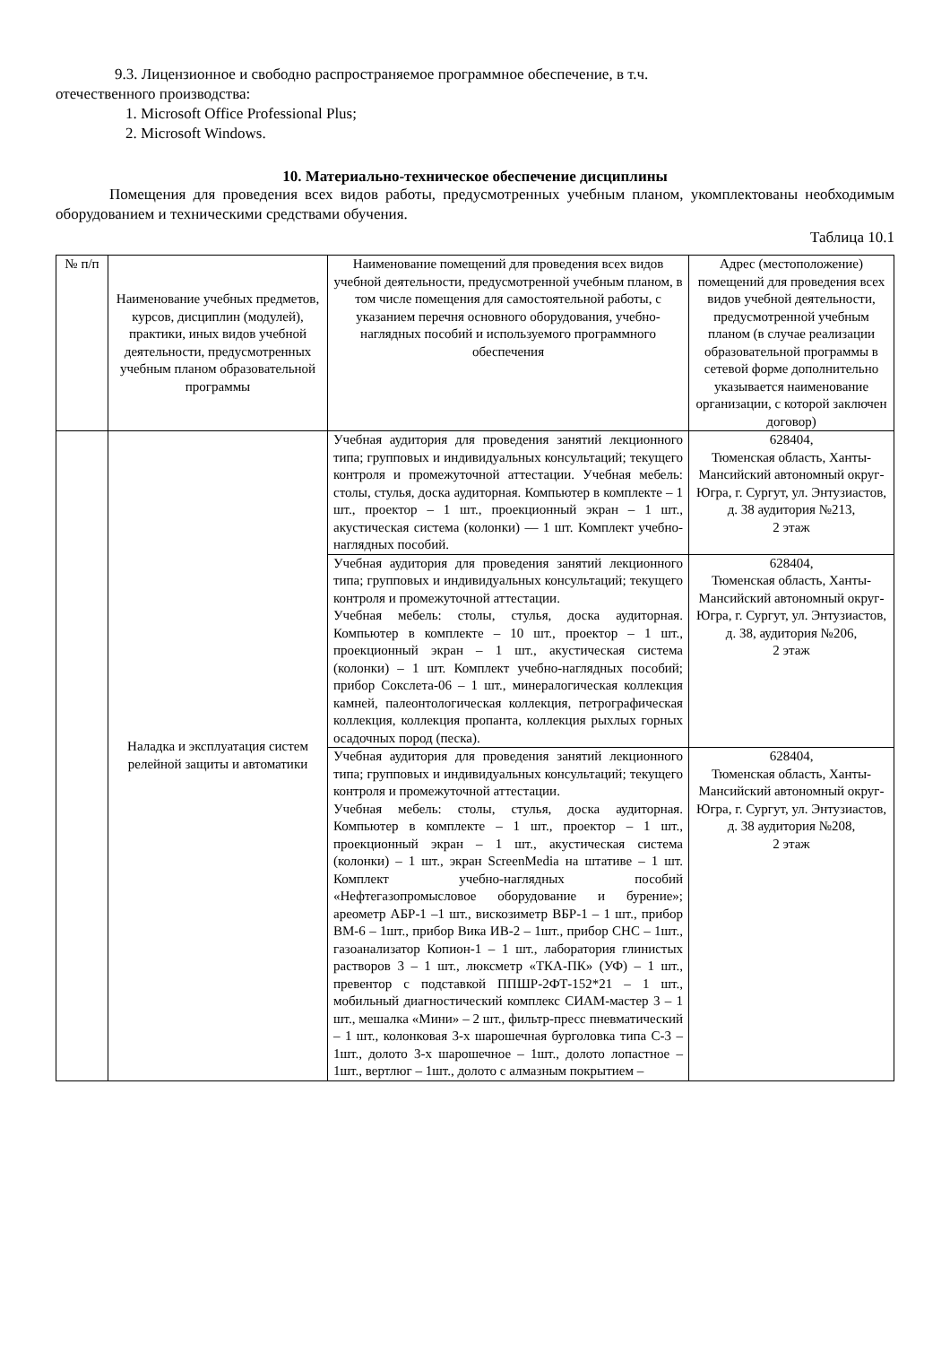9.3. Лицензионное и свободно распространяемое программное обеспечение, в т.ч.
отечественного производства:
1. Microsoft Office Professional Plus;
2. Microsoft Windows.
10. Материально-техническое обеспечение дисциплины
Помещения для проведения всех видов работы, предусмотренных учебным планом, укомплектованы необходимым оборудованием и техническими средствами обучения.
Таблица 10.1
| № п/п | Наименование учебных предметов, курсов, дисциплин (модулей), практики, иных видов учебной деятельности, предусмотренных учебным планом образовательной программы | Наименование помещений для проведения всех видов учебной деятельности, предусмотренной учебным планом, в том числе помещения для самостоятельной работы, с указанием перечня основного оборудования, учебно- наглядных пособий и используемого программного обеспечения | Адрес (местоположение) помещений для проведения всех видов учебной деятельности, предусмотренной учебным планом (в случае реализации образовательной программы в сетевой форме дополнительно указывается наименование организации, с которой заключен договор) |
| --- | --- | --- | --- |
| | Наладка и эксплуатация систем релейной защиты и автоматики | Учебная аудитория для проведения занятий лекционного типа; групповых и индивидуальных консультаций; текущего контроля и промежуточной аттестации. Учебная мебель: столы, стулья, доска аудиторная. Компьютер в комплекте – 1 шт., проектор – 1 шт., проекционный экран – 1 шт., акустическая система (колонки) — 1 шт. Комплект учебно-наглядных пособий. | 628404, Тюменская область, Ханты-Мансийский автономный округ-Югра, г. Сургут, ул. Энтузиастов, д. 38 аудитория №213, 2 этаж |
| | | Учебная аудитория для проведения занятий лекционного типа; групповых и индивидуальных консультаций; текущего контроля и промежуточной аттестации. Учебная мебель: столы, стулья, доска аудиторная. Компьютер в комплекте – 10 шт., проектор – 1 шт., проекционный экран – 1 шт., акустическая система (колонки) – 1 шт. Комплект учебно-наглядных пособий; прибор Сокслета-06 – 1 шт., минералогическая коллекция камней, палеонтологическая коллекция, петрографическая коллекция, коллекция пропанта, коллекция рыхлых горных осадочных пород (песка). | 628404, Тюменская область, Ханты-Мансийский автономный округ-Югра, г. Сургут, ул. Энтузиастов, д. 38, аудитория №206, 2 этаж |
| | | Учебная аудитория для проведения занятий лекционного типа; групповых и индивидуальных консультаций; текущего контроля и промежуточной аттестации. Учебная мебель: столы, стулья, доска аудиторная. Компьютер в комплекте – 1 шт., проектор – 1 шт., проекционный экран – 1 шт., акустическая система (колонки) – 1 шт., экран ScreenMedia на штативе – 1 шт. Комплект учебно-наглядных пособий «Нефтегазопромысловое оборудование и бурение»; ареометр АБР-1 –1 шт., вискозиметр ВБР-1 – 1 шт., прибор ВМ-6 – 1шт., прибор Вика ИВ-2 – 1шт., прибор СНС – 1шт., газоанализатор Копион-1 – 1 шт., лаборатория глинистых растворов 3 – 1 шт., люксметр «ТКА-ПК» (УФ) – 1 шт., превентор с подставкой ППШР-2ФТ-152*21 – 1 шт., мобильный диагностический комплекс СИАМ-мастер 3 – 1 шт., мешалка «Мини» – 2 шт., фильтр-пресс пневматический – 1 шт., колонковая 3-х шарошечная бурголовка типа С-3 – 1шт., долото 3-х шарошечное – 1шт., долото лопастное – 1шт., вертлюг – 1шт., долото с алмазным покрытием – | 628404, Тюменская область, Ханты-Мансийский автономный округ-Югра, г. Сургут, ул. Энтузиастов, д. 38 аудитория №208, 2 этаж |